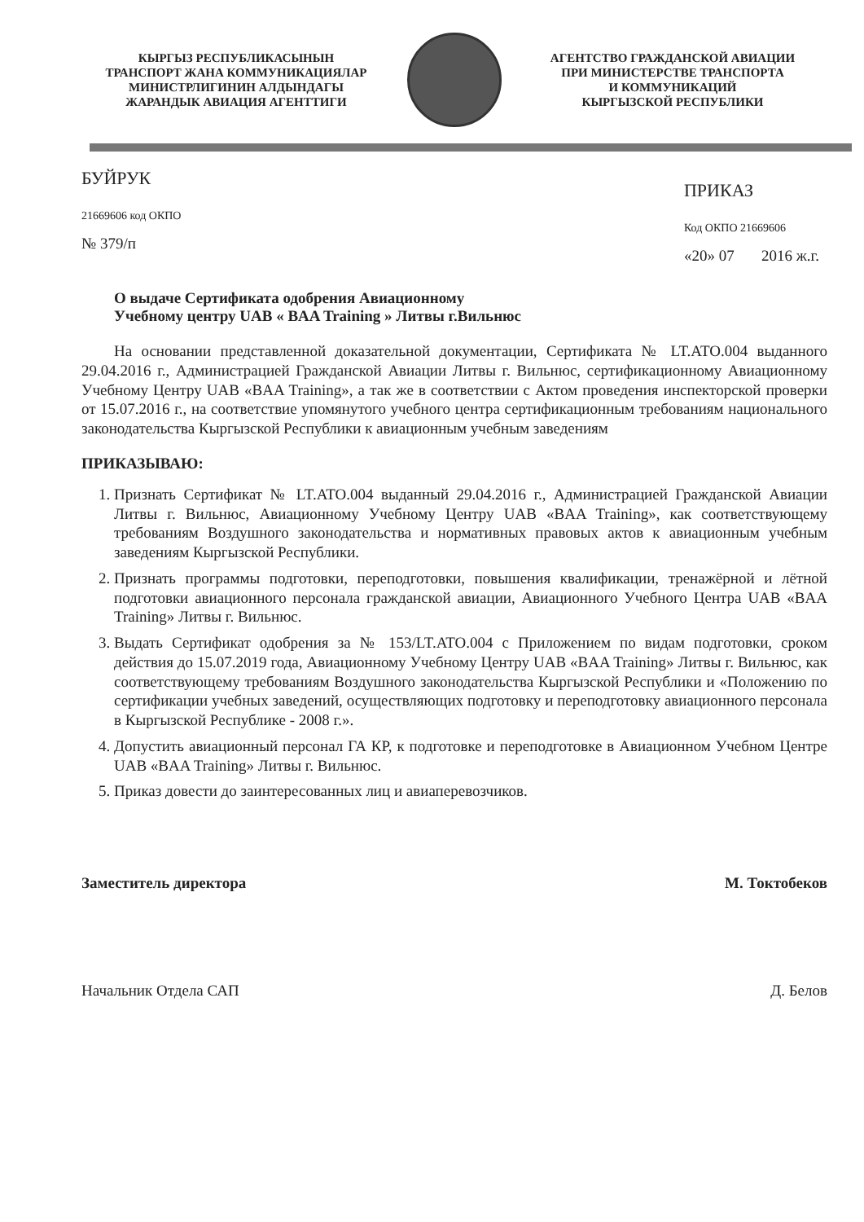КЫРГЫЗ РЕСПУБЛИКАСЫНЫН
ТРАНСПОРТ ЖАНА КОММУНИКАЦИЯЛАР
МИНИСТРЛИГИНИН АЛДЫНДАГЫ
ЖАРАНДЫК АВИАЦИЯ АГЕНТТИГИ
АГЕНТСТВО ГРАЖДАНСКОЙ АВИАЦИИ
ПРИ МИНИСТЕРСТВЕ ТРАНСПОРТА
И КОММУНИКАЦИЙ
КЫРГЫЗСКОЙ РЕСПУБЛИКИ
БУЙРУК
21669606 код ОКПО
№ 379/п
ПРИКАЗ
Код ОКПО 21669606
«20» 07 2016 ж.г.
О выдаче Сертификата одобрения Авиационному
Учебному центру UAB « BAA Training » Литвы г.Вильнюс
На основании представленной доказательной документации, Сертификата № LT.ATO.004 выданного 29.04.2016 г., Администрацией Гражданской Авиации Литвы г. Вильнюс, сертификационному Авиационному Учебному Центру UAB «BAA Training», а так же в соответствии с Актом проведения инспекторской проверки от 15.07.2016 г., на соответствие упомянутого учебного центра сертификационным требованиям национального законодательства Кыргызской Республики к авиационным учебным заведениям
ПРИКАЗЫВАЮ:
1. Признать Сертификат № LT.ATO.004 выданный 29.04.2016 г., Администрацией Гражданской Авиации Литвы г. Вильнюс, Авиационному Учебному Центру UAB «BAA Training», как соответствующему требованиям Воздушного законодательства и нормативных правовых актов к авиационным учебным заведениям Кыргызской Республики.
2. Признать программы подготовки, переподготовки, повышения квалификации, тренажёрной и лётной подготовки авиационного персонала гражданской авиации, Авиационного Учебного Центра UAB «BAA Training» Литвы г. Вильнюс.
3. Выдать Сертификат одобрения за № 153/LT.ATO.004 с Приложением по видам подготовки, сроком действия до 15.07.2019 года, Авиационному Учебному Центру UAB «BAA Training» Литвы г. Вильнюс, как соответствующему требованиям Воздушного законодательства Кыргызской Республики и «Положению по сертификации учебных заведений, осуществляющих подготовку и переподготовку авиационного персонала в Кыргызской Республике - 2008 г.».
4. Допустить авиационный персонал ГА КР, к подготовке и переподготовке в Авиационном Учебном Центре UAB «BAA Training» Литвы г. Вильнюс.
5. Приказ довести до заинтересованных лиц и авиаперевозчиков.
Заместитель директора М. Токтобеков
Начальник Отдела САП Д. Белов